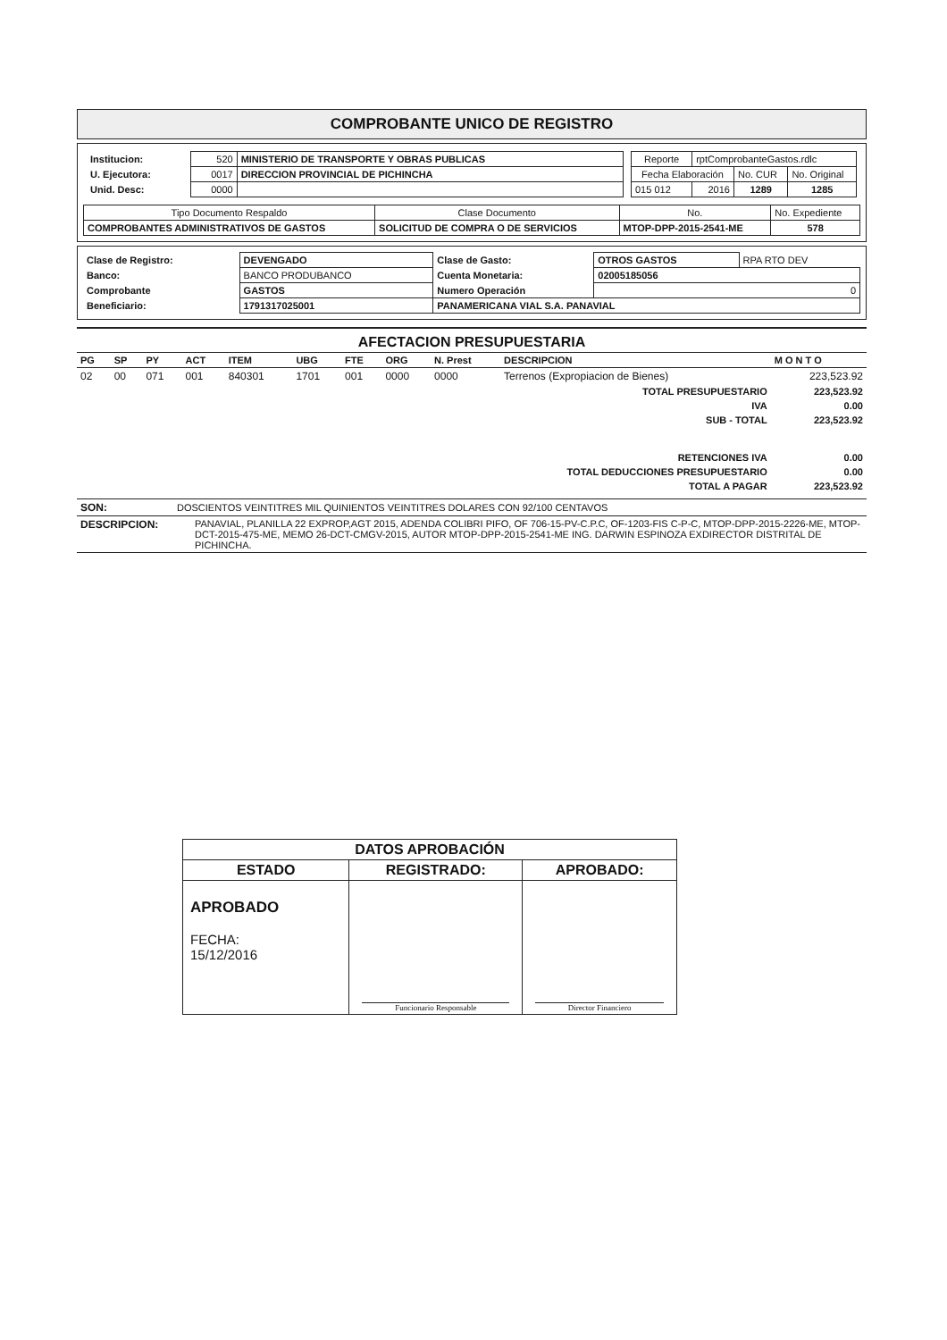COMPROBANTE UNICO DE REGISTRO
| / Institucion: / 520 / MINISTERIO DE TRANSPORTE Y OBRAS PUBLICAS / / U. Ejecutora: / 0017 / DIRECCION PROVINCIAL DE PICHINCHA / / Unid. Desc: / 0000 / / | / Reporte / rptComprobanteGastos.rdlc / / / / Fecha Elaboración / / No. CUR / No. Original / / 015 012 / 2016 / 1289 / 1285 / |
| Tipo Documento Respaldo | Clase Documento | No. | No. Expediente |
| COMPROBANTES ADMINISTRATIVOS DE GASTOS | SOLICITUD DE COMPRA O DE SERVICIOS | MTOP-DPP-2015-2541-ME | 578 |
| Clase de Registro: | DEVENGADO | Clase de Gasto: | OTROS GASTOS | RPA RTO DEV |
| Banco: | BANCO PRODUBANCO | Cuenta Monetaria: | 02005185056 | |
| Comprobante | GASTOS | Numero Operación | 0 | |
| Beneficiario: | 1791317025001 | PANAMERICANA VIAL S.A. PANAVIAL | | |
AFECTACION PRESUPUESTARIA
| PG | SP | PY | ACT | ITEM | UBG | FTE | ORG | N. Prest | DESCRIPCION | M O N T O |
| --- | --- | --- | --- | --- | --- | --- | --- | --- | --- | --- |
| 02 | 00 | 071 | 001 | 840301 | 1701 | 001 | 0000 | 0000 | Terrenos (Expropiacion de Bienes) | 223,523.92 |
| TOTAL PRESUPUESTARIO | | | | | | | | | | 223,523.92 |
| IVA | | | | | | | | | | 0.00 |
| SUB - TOTAL | | | | | | | | | | 223,523.92 |
| RETENCIONES IVA | | | | | | | | | | 0.00 |
| TOTAL DEDUCCIONES PRESUPUESTARIO | | | | | | | | | | 0.00 |
| TOTAL A PAGAR | | | | | | | | | | 223,523.92 |
| SON: | DOSCIENTOS VEINTITRES MIL QUINIENTOS VEINTITRES DOLARES CON 92/100 CENTAVOS |
| DESCRIPCION: | PANAVIAL, PLANILLA 22 EXPROP,AGT 2015, ADENDA COLIBRI PIFO, OF 706-15-PV-C.P.C, OF-1203-FIS C-P-C, MTOP-DPP-2015-2226-ME, MTOP-DCT-2015-475-ME, MEMO 26-DCT-CMGV-2015, AUTOR MTOP-DPP-2015-2541-ME ING. DARWIN ESPINOZA EXDIRECTOR DISTRITAL DE PICHINCHA. |
| DATOS APROBACIÓN | | |
| ESTADO | REGISTRADO: | APROBADO: |
| APROBADO FECHA: 15/12/2016 | Funcionario Responsable | Director Financiero |